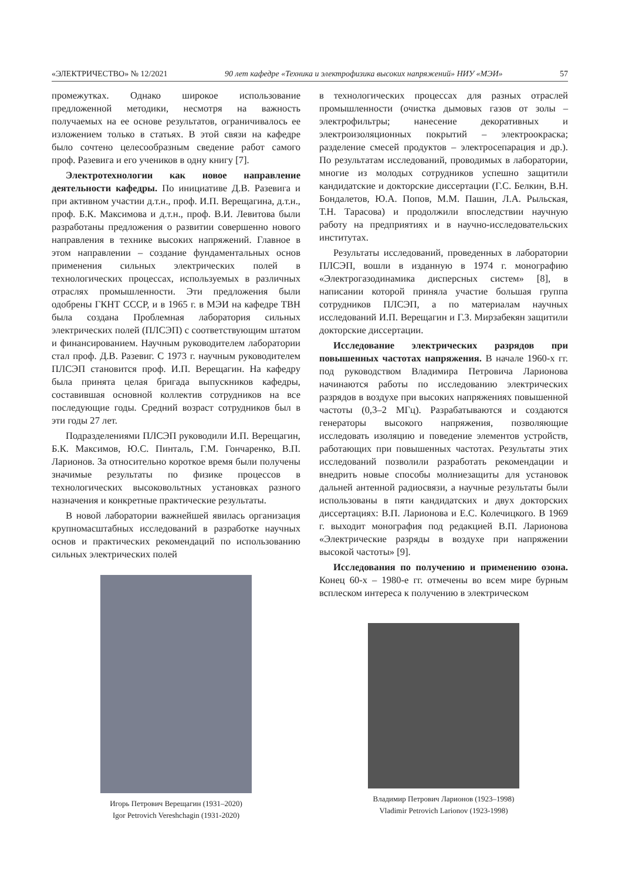«ЭЛЕКТРИЧЕСТВО» № 12/2021 90 лет кафедре «Техника и электрофизика высоких напряжений» НИУ «МЭИ» 57
промежутках. Однако широкое использование предложенной методики, несмотря на важность получаемых на ее основе результатов, ограничивалось ее изложением только в статьях. В этой связи на кафедре было сочтено целесообразным сведение работ самого проф. Разевига и его учеников в одну книгу [7].
Электротехнологии как новое направление деятельности кафедры. По инициативе Д.В. Разевига и при активном участии д.т.н., проф. И.П. Верещагина, д.т.н., проф. Б.К. Максимова и д.т.н., проф. В.И. Левитова были разработаны предложения о развитии совершенно нового направления в технике высоких напряжений. Главное в этом направлении – создание фундаментальных основ применения сильных электрических полей в технологических процессах, используемых в различных отраслях промышленности. Эти предложения были одобрены ГКНТ СССР, и в 1965 г. в МЭИ на кафедре ТВН была создана Проблемная лаборатория сильных электрических полей (ПЛСЭП) с соответствующим штатом и финансированием. Научным руководителем лаборатории стал проф. Д.В. Разевиг. С 1973 г. научным руководителем ПЛСЭП становится проф. И.П. Верещагин. На кафедру была принята целая бригада выпускников кафедры, составившая основной коллектив сотрудников на все последующие годы. Средний возраст сотрудников был в эти годы 27 лет.
Подразделениями ПЛСЭП руководили И.П. Верещагин, Б.К. Максимов, Ю.С. Пинталь, Г.М. Гончаренко, В.П. Ларионов. За относительно короткое время были получены значимые результаты по физике процессов в технологических высоковольтных установках разного назначения и конкретные практические результаты.
В новой лаборатории важнейшей явилась организация крупномасштабных исследований в разработке научных основ и практических рекомендаций по использованию сильных электрических полей
Игорь Петрович Верещагин (1931–2020)
Igor Petrovich Vereshchagin (1931-2020)
в технологических процессах для разных отраслей промышленности (очистка дымовых газов от золы – электрофильтры; нанесение декоративных и электроизоляционных покрытий – электроокраска; разделение смесей продуктов – электросепарация и др.). По результатам исследований, проводимых в лаборатории, многие из молодых сотрудников успешно защитили кандидатские и докторские диссертации (Г.С. Белкин, В.Н. Бондалетов, Ю.А. Попов, М.М. Пашин, Л.А. Рыльская, Т.Н. Тарасова) и продолжили впоследствии научную работу на предприятиях и в научно-исследовательских институтах.
Результаты исследований, проведенных в лаборатории ПЛСЭП, вошли в изданную в 1974 г. монографию «Электрогазодинамика дисперсных систем» [8], в написании которой приняла участие большая группа сотрудников ПЛСЭП, а по материалам научных исследований И.П. Верещагин и Г.З. Мирзабекян защитили докторские диссертации.
Исследование электрических разрядов при повышенных частотах напряжения. В начале 1960-х гг. под руководством Владимира Петровича Ларионова начинаются работы по исследованию электрических разрядов в воздухе при высоких напряжениях повышенной частоты (0,3–2 МГц). Разрабатываются и создаются генераторы высокого напряжения, позволяющие исследовать изоляцию и поведение элементов устройств, работающих при повышенных частотах. Результаты этих исследований позволили разработать рекомендации и внедрить новые способы молниезащиты для установок дальней антенной радиосвязи, а научные результаты были использованы в пяти кандидатских и двух докторских диссертациях: В.П. Ларионова и Е.С. Колечицкого. В 1969 г. выходит монография под редакцией В.П. Ларионова «Электрические разряды в воздухе при напряжении высокой частоты» [9].
Исследования по получению и применению озона. Конец 60-х – 1980-е гг. отмечены во всем мире бурным всплеском интереса к получению в электрическом
Владимир Петрович Ларионов (1923–1998)
Vladimir Petrovich Larionov (1923-1998)